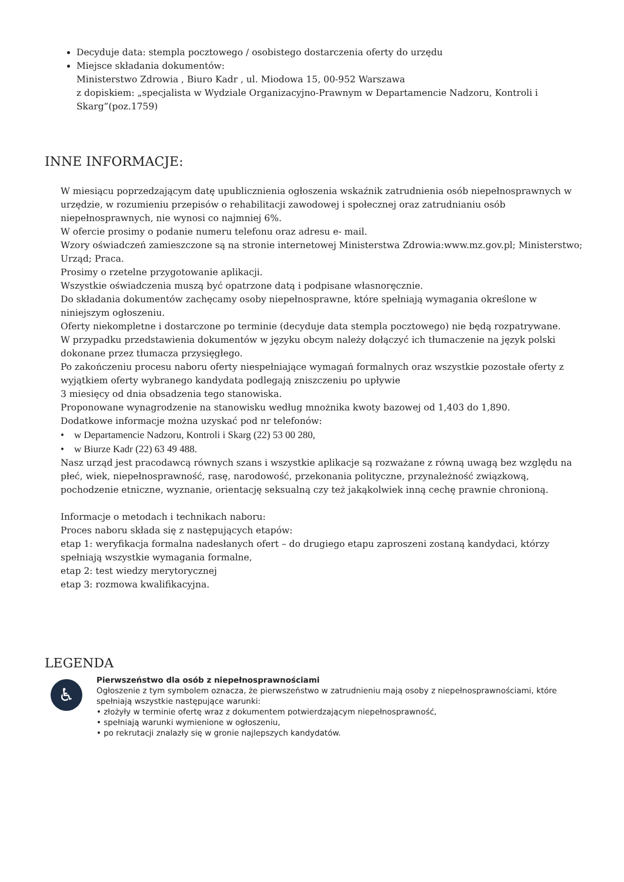Decyduje data: stempla pocztowego / osobistego dostarczenia oferty do urzędu
Miejsce składania dokumentów:
Ministerstwo Zdrowia , Biuro Kadr , ul. Miodowa 15, 00-952 Warszawa
z dopiskiem: „specjalista w Wydziale Organizacyjno-Prawnym w Departamencie Nadzoru, Kontroli i Skarg”(poz.1759)
INNE INFORMACJE:
W miesiącu poprzedzającym datę upublicznienia ogłoszenia wskaźnik zatrudnienia osób niepełnosprawnych w urzędzie, w rozumieniu przepisów o rehabilitacji zawodowej i społecznej oraz zatrudnianiu osób niepełnosprawnych, nie wynosi co najmniej 6%.
W ofercie prosimy o podanie numeru telefonu oraz adresu e- mail.
Wzory oświadczeń zamieszczone są na stronie internetowej Ministerstwa Zdrowia:www.mz.gov.pl; Ministerstwo; Urząd; Praca.
Prosimy o rzetelne przygotowanie aplikacji.
Wszystkie oświadczenia muszą być opatrzone datą i podpisane własnoręcznie.
Do składania dokumentów zachęcamy osoby niepełnosprawne, które spełniają wymagania określone w niniejszym ogłoszeniu.
Oferty niekompletne i dostarczone po terminie (decyduje data stempla pocztowego) nie będą rozpatrywane.
W przypadku przedstawienia dokumentów w języku obcym należy dołączyć ich tłumaczenie na język polski dokonane przez tłumacza przysięgłego.
Po zakończeniu procesu naboru oferty niespełniające wymagań formalnych oraz wszystkie pozostałe oferty z wyjątkiem oferty wybranego kandydata podlegają zniszczeniu po upływie
3 miesięcy od dnia obsadzenia tego stanowiska.
Proponowane wynagrodzenie na stanowisku według mnożnika kwoty bazowej od 1,403 do 1,890.
Dodatkowe informacje można uzyskać pod nr telefonów:
• w Departamencie Nadzoru, Kontroli i Skarg (22) 53 00 280,
• w Biurze Kadr (22) 63 49 488.
Nasz urząd jest pracodawcą równych szans i wszystkie aplikacje są rozważane z równą uwagą bez względu na płeć, wiek, niepełnosprawność, rasę, narodowość, przekonania polityczne, przynależność związkową, pochodzenie etniczne, wyznanie, orientację seksualną czy też jakąkolwiek inną cechę prawnie chronioną.
Informacje o metodach i technikach naboru:
Proces naboru składa się z następujących etapów:
etap 1: weryfikacja formalna nadesłanych ofert – do drugiego etapu zaproszeni zostaną kandydaci, którzy spełniają wszystkie wymagania formalne,
etap 2: test wiedzy merytorycznej
etap 3: rozmowa kwalifikacyjna.
LEGENDA
♿
Pierwszeństwo dla osób z niepełnosprawnościami
Ogłoszenie z tym symbolem oznacza, że pierwszeństwo w zatrudnieniu mają osoby z niepełnosprawnościami, które spełniają wszystkie następujące warunki:
• złożyły w terminie ofertę wraz z dokumentem potwierdzającym niepełnosprawność,
• spełniają warunki wymienione w ogłoszeniu,
• po rekrutacji znalazły się w gronie najlepszych kandydatów.